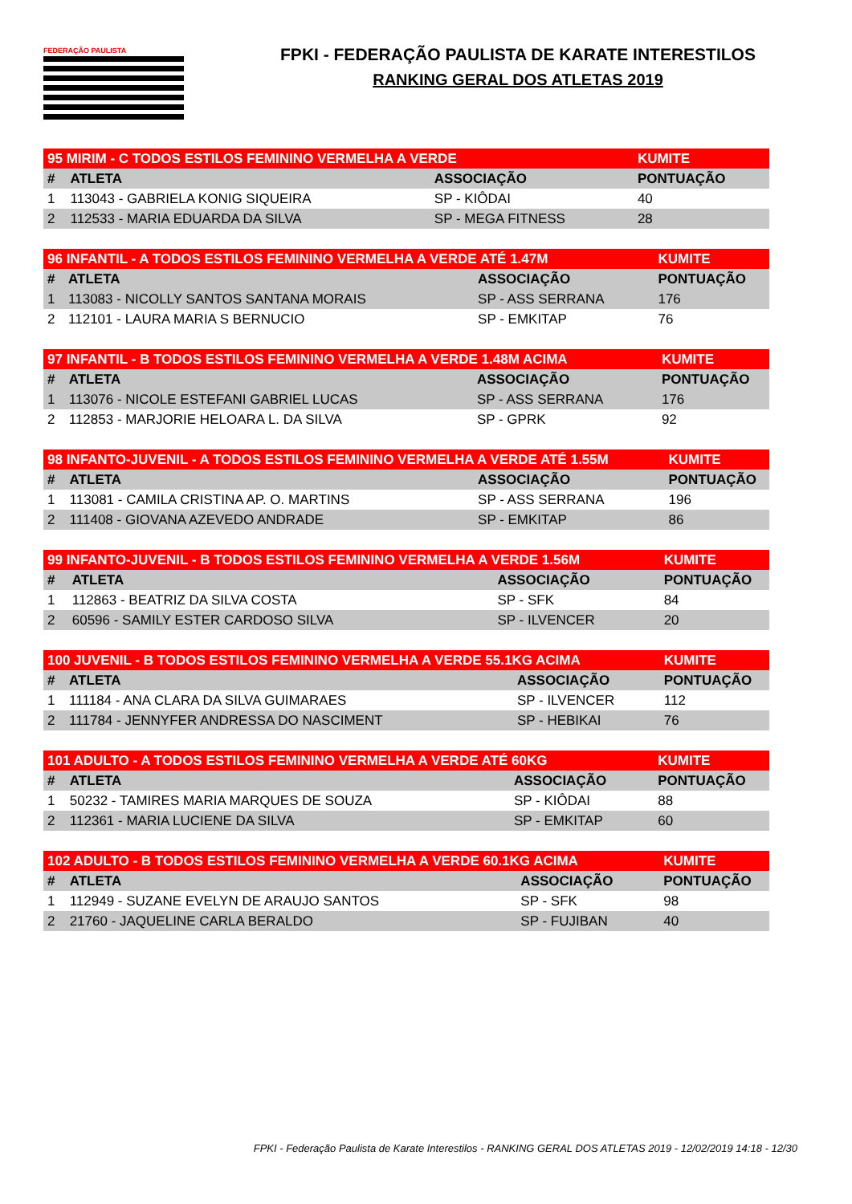FEDERAÇÃO PAULISTA
FPKI - FEDERAÇÃO PAULISTA DE KARATE INTERESTILOS
RANKING GERAL DOS ATLETAS 2019
| 95 MIRIM - C TODOS ESTILOS FEMININO VERMELHA A VERDE | | | KUMITE |
| # | ATLETA | ASSOCIAÇÃO | PONTUAÇÃO |
| 1 | 113043 - GABRIELA KONIG SIQUEIRA | SP - KIÔDAI | 40 |
| 2 | 112533 - MARIA EDUARDA DA SILVA | SP - MEGA FITNESS | 28 |
| 96 INFANTIL - A TODOS ESTILOS FEMININO VERMELHA A VERDE ATÉ 1.47M | | | KUMITE |
| # | ATLETA | ASSOCIAÇÃO | PONTUAÇÃO |
| 1 | 113083 - NICOLLY SANTOS SANTANA MORAIS | SP - ASS SERRANA | 176 |
| 2 | 112101 - LAURA MARIA S BERNUCIO | SP - EMKITAP | 76 |
| 97 INFANTIL - B TODOS ESTILOS FEMININO VERMELHA A VERDE 1.48M ACIMA | | | KUMITE |
| # | ATLETA | ASSOCIAÇÃO | PONTUAÇÃO |
| 1 | 113076 - NICOLE ESTEFANI GABRIEL LUCAS | SP - ASS SERRANA | 176 |
| 2 | 112853 - MARJORIE HELOARA L. DA SILVA | SP - GPRK | 92 |
| 98 INFANTO-JUVENIL - A TODOS ESTILOS FEMININO VERMELHA A VERDE ATÉ 1.55M | | | KUMITE |
| # | ATLETA | ASSOCIAÇÃO | PONTUAÇÃO |
| 1 | 113081 - CAMILA CRISTINA AP. O. MARTINS | SP - ASS SERRANA | 196 |
| 2 | 111408 - GIOVANA AZEVEDO ANDRADE | SP - EMKITAP | 86 |
| 99 INFANTO-JUVENIL - B TODOS ESTILOS FEMININO VERMELHA A VERDE 1.56M | | | KUMITE |
| # | ATLETA | ASSOCIAÇÃO | PONTUAÇÃO |
| 1 | 112863 - BEATRIZ DA SILVA COSTA | SP - SFK | 84 |
| 2 | 60596 - SAMILY ESTER CARDOSO SILVA | SP - ILVENCER | 20 |
| 100 JUVENIL - B TODOS ESTILOS FEMININO VERMELHA A VERDE 55.1KG ACIMA | | | KUMITE |
| # | ATLETA | ASSOCIAÇÃO | PONTUAÇÃO |
| 1 | 111184 - ANA CLARA DA SILVA GUIMARAES | SP - ILVENCER | 112 |
| 2 | 111784 - JENNYFER ANDRESSA DO NASCIMENT | SP - HEBIKAI | 76 |
| 101 ADULTO - A TODOS ESTILOS FEMININO VERMELHA A VERDE ATÉ 60KG | | | KUMITE |
| # | ATLETA | ASSOCIAÇÃO | PONTUAÇÃO |
| 1 | 50232 - TAMIRES MARIA MARQUES DE SOUZA | SP - KIÔDAI | 88 |
| 2 | 112361 - MARIA LUCIENE DA SILVA | SP - EMKITAP | 60 |
| 102 ADULTO - B TODOS ESTILOS FEMININO VERMELHA A VERDE 60.1KG ACIMA | | | KUMITE |
| # | ATLETA | ASSOCIAÇÃO | PONTUAÇÃO |
| 1 | 112949 - SUZANE EVELYN DE ARAUJO SANTOS | SP - SFK | 98 |
| 2 | 21760 - JAQUELINE CARLA BERALDO | SP - FUJIBAN | 40 |
FPKI - Federação Paulista de Karate Interestilos - RANKING GERAL DOS ATLETAS 2019 - 12/02/2019 14:18 - 12/30